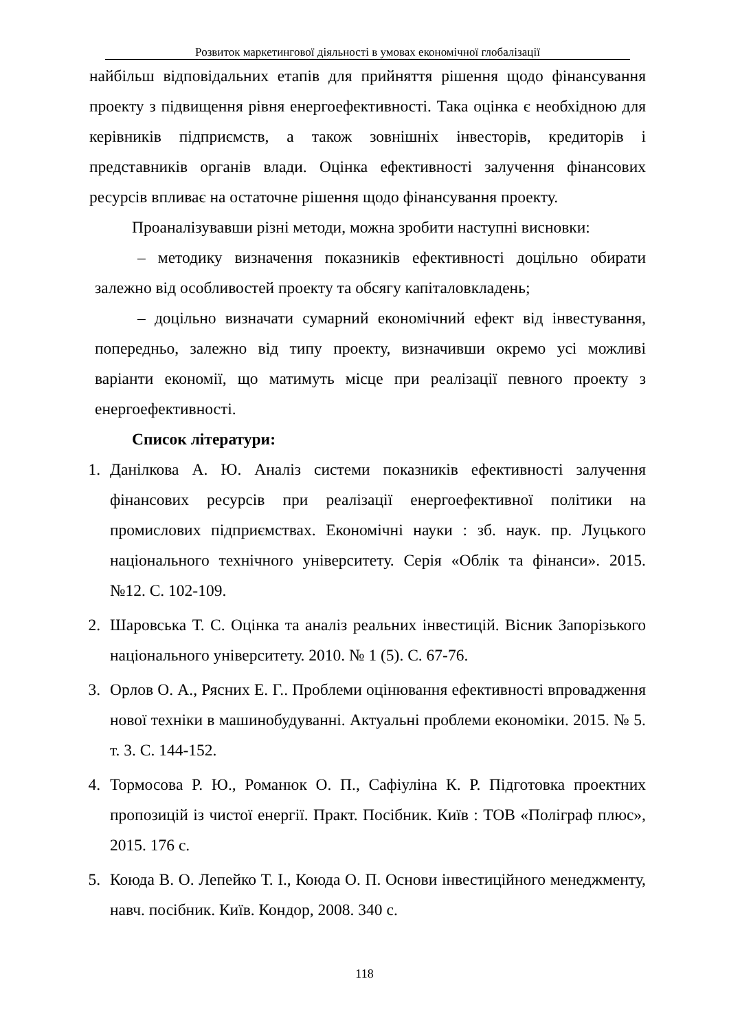Розвиток маркетингової діяльності в умовах економічної глобалізації
найбільш відповідальних етапів для прийняття рішення щодо фінансування проекту з підвищення рівня енергоефективності. Така оцінка є необхідною для керівників підприємств, а також зовнішніх інвесторів, кредиторів і представників органів влади. Оцінка ефективності залучення фінансових ресурсів впливає на остаточне рішення щодо фінансування проекту.
Проаналізувавши різні методи, можна зробити наступні висновки:
– методику визначення показників ефективності доцільно обирати залежно від особливостей проекту та обсягу капіталовкладень;
– доцільно визначати сумарний економічний ефект від інвестування, попередньо, залежно від типу проекту, визначивши окремо усі можливі варіанти економії, що матимуть місце при реалізації певного проекту з енергоефективності.
Список літератури:
1. Данілкова А. Ю. Аналіз системи показників ефективності залучення фінансових ресурсів при реалізації енергоефективної політики на промислових підприємствах. Економічні науки : зб. наук. пр. Луцького національного технічного університету. Серія «Облік та фінанси». 2015. №12. С. 102-109.
2. Шаровська Т. С. Оцінка та аналіз реальних інвестицій. Вісник Запорізького національного університету. 2010. № 1 (5). С. 67-76.
3. Орлов О. А., Рясних Е. Г.. Проблеми оцінювання ефективності впровадження нової техніки в машинобудуванні. Актуальні проблеми економіки. 2015. № 5. т. 3. С. 144-152.
4. Тормосова Р. Ю., Романюк О. П., Сафіуліна К. Р. Підготовка проектних пропозицій із чистої енергії. Практ. Посібник. Київ : ТОВ «Поліграф плюс», 2015. 176 с.
5. Коюда В. О. Лепейко Т. І., Коюда О. П. Основи інвестиційного менеджменту, навч. посібник. Київ. Кондор, 2008. 340 с.
118